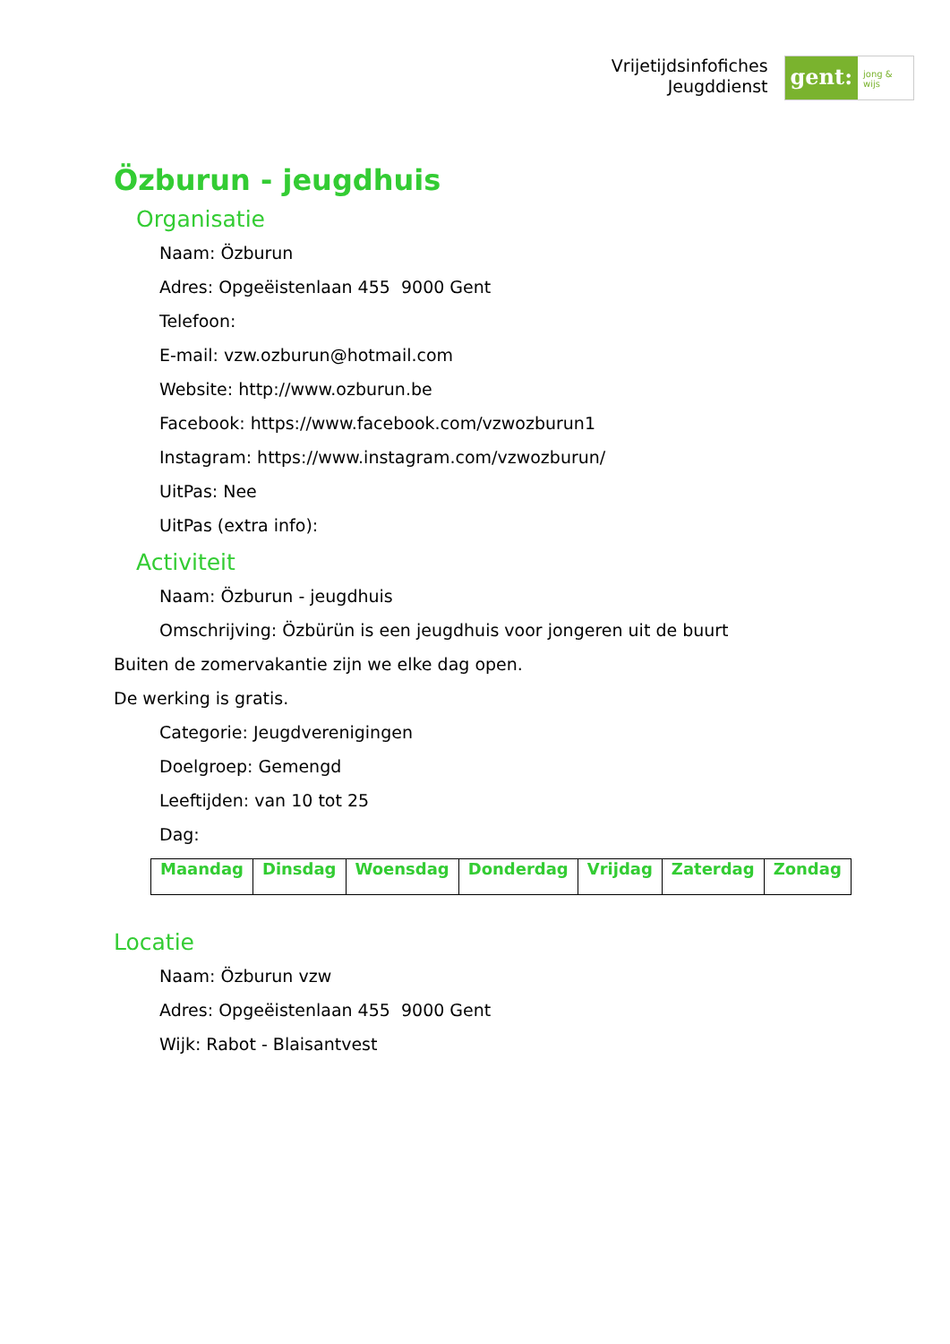Vrijetijdsinfofiches
Jeugddienst
gent: jong & wijs
Özburun - jeugdhuis
Organisatie
Naam: Özburun
Adres: Opgeëistenlaan 455 9000 Gent
Telefoon:
E-mail: vzw.ozburun@hotmail.com
Website: http://www.ozburun.be
Facebook: https://www.facebook.com/vzwozburun1
Instagram: https://www.instagram.com/vzwozburun/
UitPas: Nee
UitPas (extra info):
Activiteit
Naam: Özburun - jeugdhuis
Omschrijving: Özbürün is een jeugdhuis voor jongeren uit de buurt
Buiten de zomervakantie zijn we elke dag open.
De werking is gratis.
Categorie: Jeugdverenigingen
Doelgroep: Gemengd
Leeftijden: van 10 tot 25
Dag:
| Maandag | Dinsdag | Woensdag | Donderdag | Vrijdag | Zaterdag | Zondag |
Locatie
Naam: Özburun vzw
Adres: Opgeëistenlaan 455 9000 Gent
Wijk: Rabot - Blaisantvest